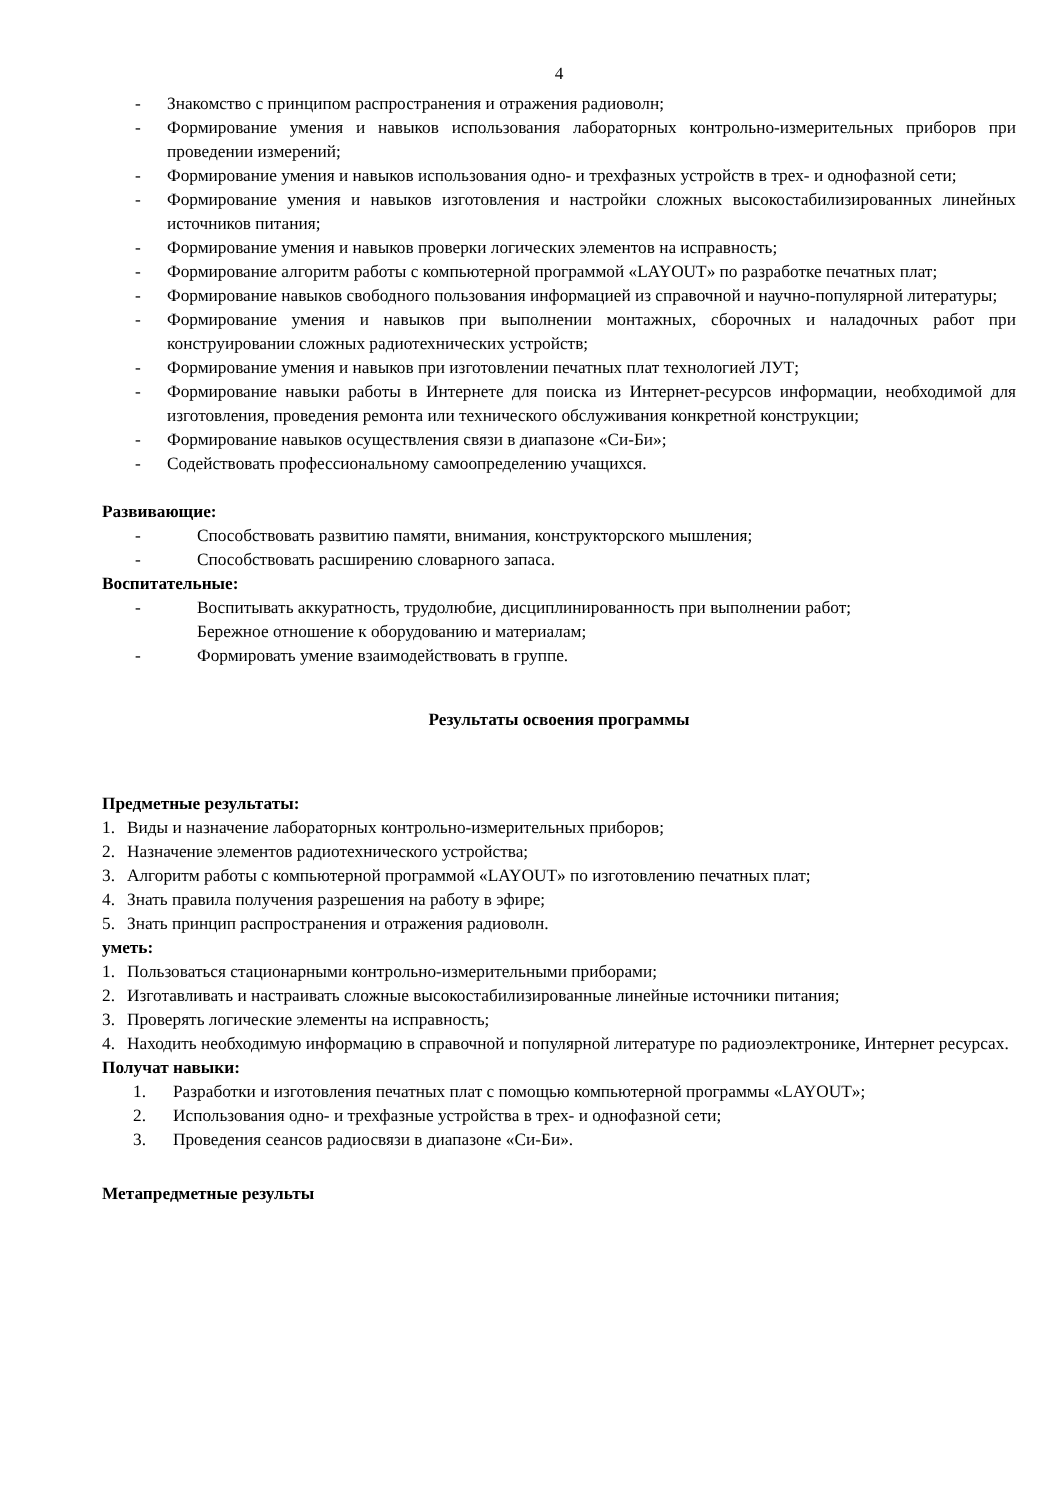4
- Знакомство с принципом распространения и отражения радиоволн;
- Формирование умения и навыков использования лабораторных контрольно-измерительных приборов при проведении измерений;
- Формирование умения и навыков использования одно- и трехфазных устройств в трех- и однофазной сети;
- Формирование умения и навыков изготовления и настройки сложных высокостабилизированных линейных источников питания;
- Формирование умения и навыков проверки логических элементов на исправность;
- Формирование алгоритм работы с компьютерной программой «LAYOUT» по разработке печатных плат;
- Формирование навыков свободного пользования информацией из справочной и научно-популярной литературы;
- Формирование умения и навыков при выполнении монтажных, сборочных и наладочных работ при конструировании сложных радиотехнических устройств;
- Формирование умения и навыков при изготовлении печатных плат технологией ЛУТ;
- Формирование навыки работы в Интернете для поиска из Интернет-ресурсов информации, необходимой для изготовления, проведения ремонта или технического обслуживания конкретной конструкции;
- Формирование навыков осуществления связи в диапазоне «Си-Би»;
- Содействовать профессиональному самоопределению учащихся.
Развивающие:
- Способствовать развитию памяти, внимания, конструкторского мышления;
- Способствовать расширению словарного запаса.
Воспитательные:
- Воспитывать аккуратность, трудолюбие, дисциплинированность при выполнении работ;
Бережное отношение к оборудованию и материалам;
- Формировать умение взаимодействовать в группе.
Результаты освоения программы
Предметные результаты:
1. Виды и назначение лабораторных контрольно-измерительных приборов;
2. Назначение элементов радиотехнического устройства;
3. Алгоритм работы с компьютерной программой «LAYOUT» по изготовлению печатных плат;
4. Знать правила получения разрешения на работу в эфире;
5. Знать принцип распространения и отражения радиоволн.
уметь:
1. Пользоваться стационарными контрольно-измерительными приборами;
2. Изготавливать и настраивать сложные высокостабилизированные линейные источники питания;
3. Проверять логические элементы на исправность;
4. Находить необходимую информацию в справочной и популярной литературе по радиоэлектронике, Интернет ресурсах.
Получат навыки:
1. Разработки и изготовления печатных плат с помощью компьютерной программы «LAYOUT»;
2. Использования одно- и трехфазные устройства в трех- и однофазной сети;
3. Проведения сеансов радиосвязи в диапазоне «Си-Би».
Метапредметные результы